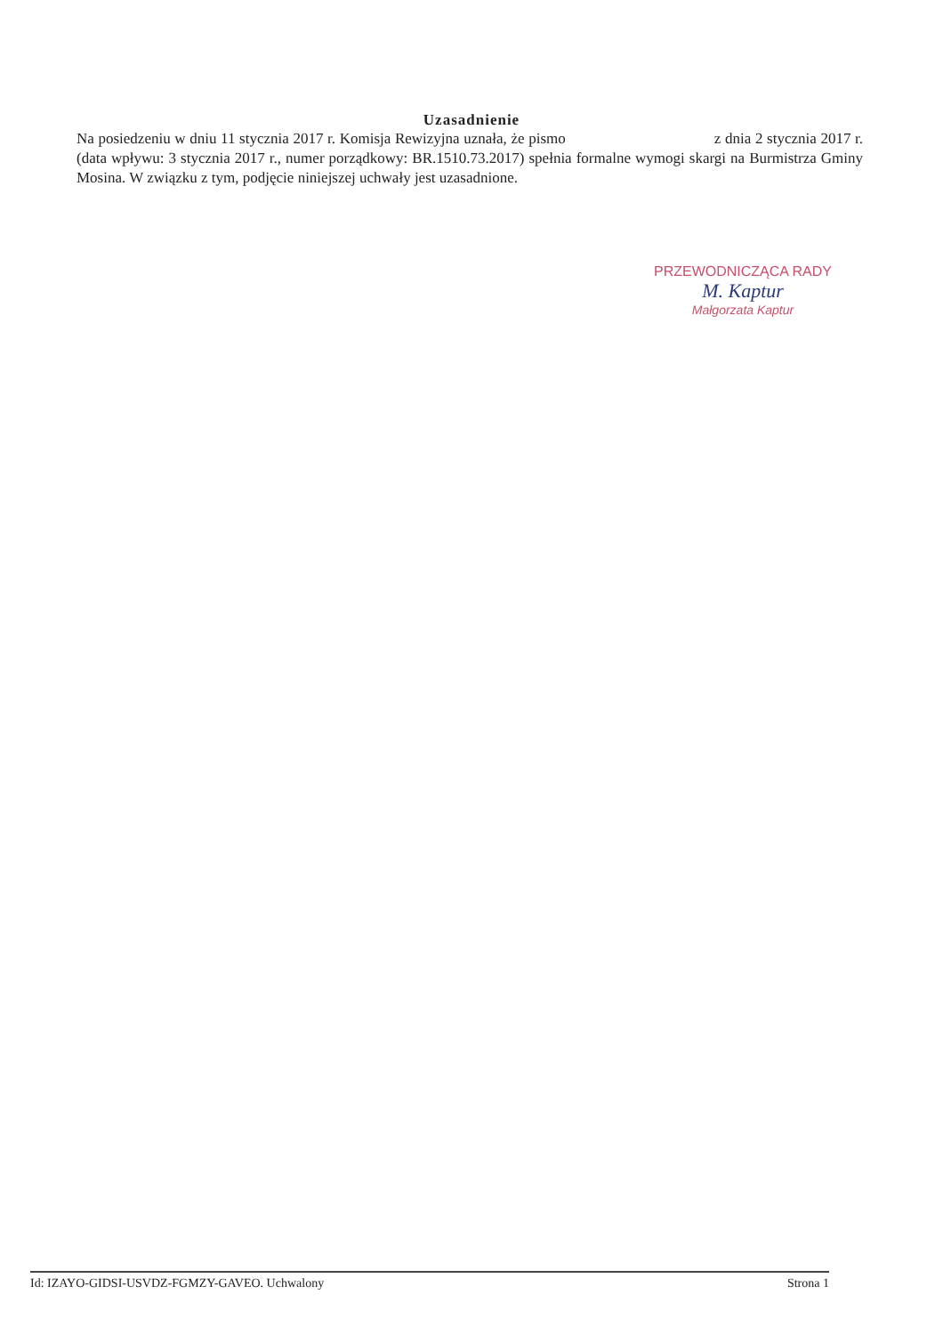Uzasadnienie
Na posiedzeniu w dniu 11 stycznia 2017 r. Komisja Rewizyjna uznała, że pismo z dnia 2 stycznia 2017 r. (data wpływu: 3 stycznia 2017 r., numer porządkowy: BR.1510.73.2017) spełnia formalne wymogi skargi na Burmistrza Gminy Mosina. W związku z tym, podjęcie niniejszej uchwały jest uzasadnione.
PRZEWODNICZĄCA RADY
M. Kaptur
Małgorzata Kaptur
Id: IZAYO-GIDSI-USVDZ-FGMZY-GAVEO. Uchwalony Strona 1